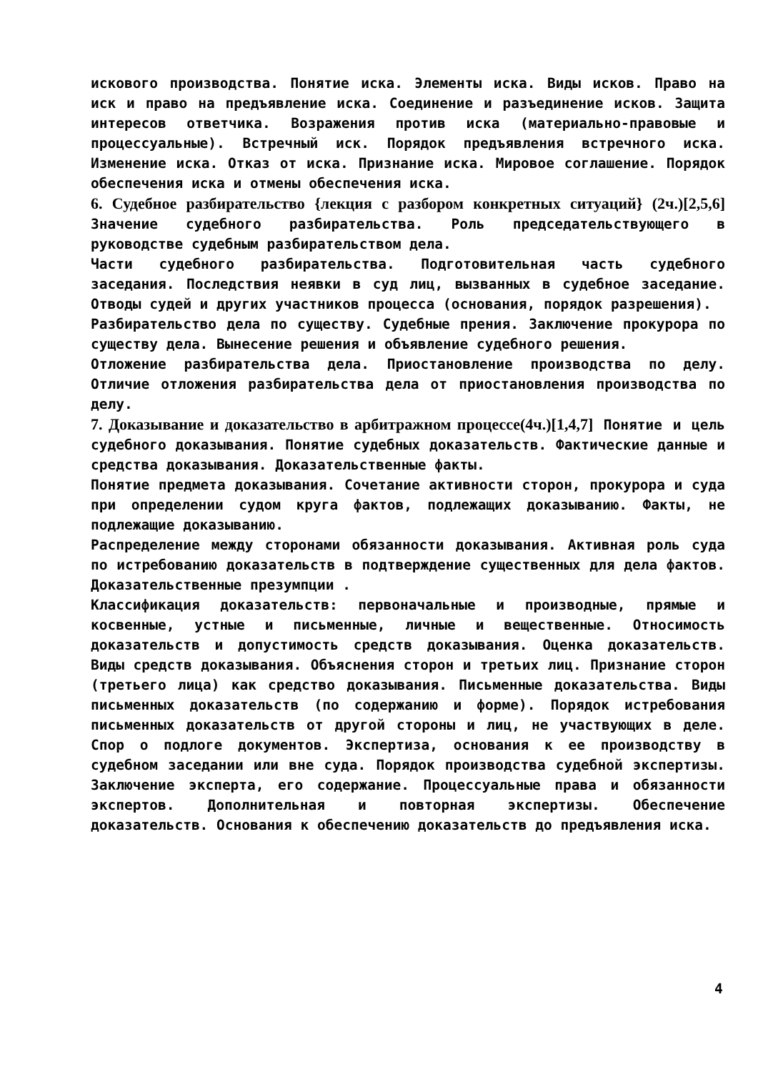искового производства. Понятие иска. Элементы иска. Виды исков. Право на иск и право на предъявление иска. Соединение и разъединение исков. Защита интересов ответчика. Возражения против иска (материально-правовые и процессуальные). Встречный иск. Порядок предъявления встречного иска. Изменение иска. Отказ от иска. Признание иска. Мировое соглашение. Порядок обеспечения иска и отмены обеспечения иска.
6. Судебное разбирательство {лекция с разбором конкретных ситуаций} (2ч.)[2,5,6] Значение судебного разбирательства. Роль председательствующего в руководстве судебным разбирательством дела.
Части судебного разбирательства. Подготовительная часть судебного заседания. Последствия неявки в суд лиц, вызванных в судебное заседание. Отводы судей и других участников процесса (основания, порядок разрешения).
Разбирательство дела по существу. Судебные прения. Заключение прокурора по существу дела. Вынесение решения и объявление судебного решения.
Отложение разбирательства дела. Приостановление производства по делу. Отличие отложения разбирательства дела от приостановления производства по делу.
7. Доказывание и доказательство в арбитражном процессе(4ч.)[1,4,7] Понятие и цель судебного доказывания. Понятие судебных доказательств. Фактические данные и средства доказывания. Доказательственные факты.
Понятие предмета доказывания. Сочетание активности сторон, прокурора и суда при определении судом круга фактов, подлежащих доказыванию. Факты, не подлежащие доказыванию.
Распределение между сторонами обязанности доказывания. Активная роль суда по истребованию доказательств в подтверждение существенных для дела фактов. Доказательственные презумпции .
Классификация доказательств: первоначальные и производные, прямые и косвенные, устные и письменные, личные и вещественные. Относимость доказательств и допустимость средств доказывания. Оценка доказательств. Виды средств доказывания. Объяснения сторон и третьих лиц. Признание сторон (третьего лица) как средство доказывания. Письменные доказательства. Виды письменных доказательств (по содержанию и форме). Порядок истребования письменных доказательств от другой стороны и лиц, не участвующих в деле. Спор о подлоге документов. Экспертиза, основания к ее производству в судебном заседании или вне суда. Порядок производства судебной экспертизы. Заключение эксперта, его содержание. Процессуальные права и обязанности экспертов. Дополнительная и повторная экспертизы. Обеспечение доказательств. Основания к обеспечению доказательств до предъявления иска.
4